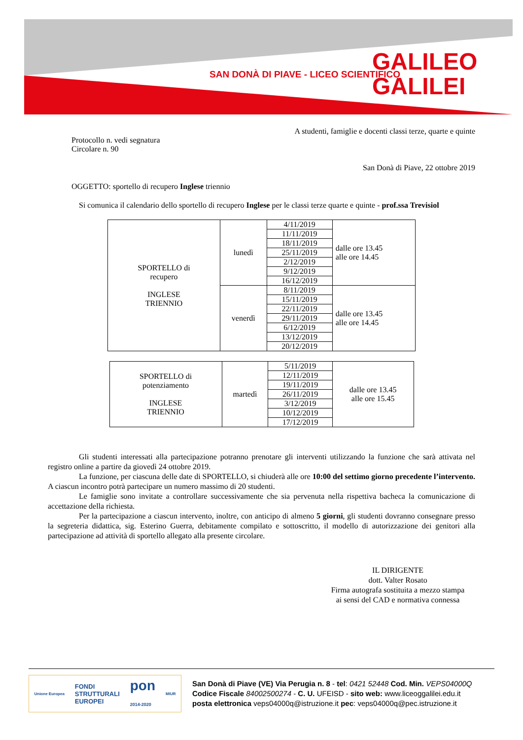SAN DONÀ DI PIAVE - LICEO SCIENTIFICO
GALILEO
GALILEI
A studenti, famiglie e docenti classi terze, quarte e quinte
Protocollo n. vedi segnatura
Circolare n. 90
San Donà di Piave, 22 ottobre 2019
OGGETTO: sportello di recupero Inglese triennio
Si comunica il calendario dello sportello di recupero Inglese per le classi terze quarte e quinte - prof.ssa Trevisiol
| SPORTELLO di recupero INGLESE TRIENNIO | lunedì | 4/11/2019 | dalle ore 13.45 alle ore 14.45 |
| | | 11/11/2019 | |
| | | 18/11/2019 | |
| | | 25/11/2019 | |
| | | 2/12/2019 | |
| | | 9/12/2019 | |
| | | 16/12/2019 | |
| | venerdì | 8/11/2019 | dalle ore 13.45 alle ore 14.45 |
| | | 15/11/2019 | |
| | | 22/11/2019 | |
| | | 29/11/2019 | |
| | | 6/12/2019 | |
| | | 13/12/2019 | |
| | | 20/12/2019 | |
| SPORTELLO di potenziamento INGLESE TRIENNIO | martedì | 5/11/2019 | dalle ore 13.45 alle ore 15.45 |
| | | 12/11/2019 | |
| | | 19/11/2019 | |
| | | 26/11/2019 | |
| | | 3/12/2019 | |
| | | 10/12/2019 | |
| | | 17/12/2019 | |
Gli studenti interessati alla partecipazione potranno prenotare gli interventi utilizzando la funzione che sarà attivata nel registro online a partire da giovedì 24 ottobre 2019.
La funzione, per ciascuna delle date di SPORTELLO, si chiuderà alle ore 10:00 del settimo giorno precedente l’intervento. A ciascun incontro potrà partecipare un numero massimo di 20 studenti.
Le famiglie sono invitate a controllare successivamente che sia pervenuta nella rispettiva bacheca la comunicazione di accettazione della richiesta.
Per la partecipazione a ciascun intervento, inoltre, con anticipo di almeno 5 giorni, gli studenti dovranno consegnare presso la segreteria didattica, sig. Esterino Guerra, debitamente compilato e sottoscritto, il modello di autorizzazione dei genitori alla partecipazione ad attività di sportello allegato alla presente circolare.
IL DIRIGENTE
dott. Valter Rosato
Firma autografa sostituita a mezzo stampa
ai sensi del CAD e normativa connessa
Unione Europea FONDI
STRUTTURALI
EUROPEI pon
2014-2020 MIUR
San Donà di Piave (VE) Via Perugia n. 8 - tel: 0421 52448 Cod. Min. VEPS04000Q
Codice Fiscale 84002500274 - C. U. UFEISD - sito web: www.liceoggalilei.edu.it
posta elettronica veps04000q@istruzione.it pec: veps04000q@pec.istruzione.it